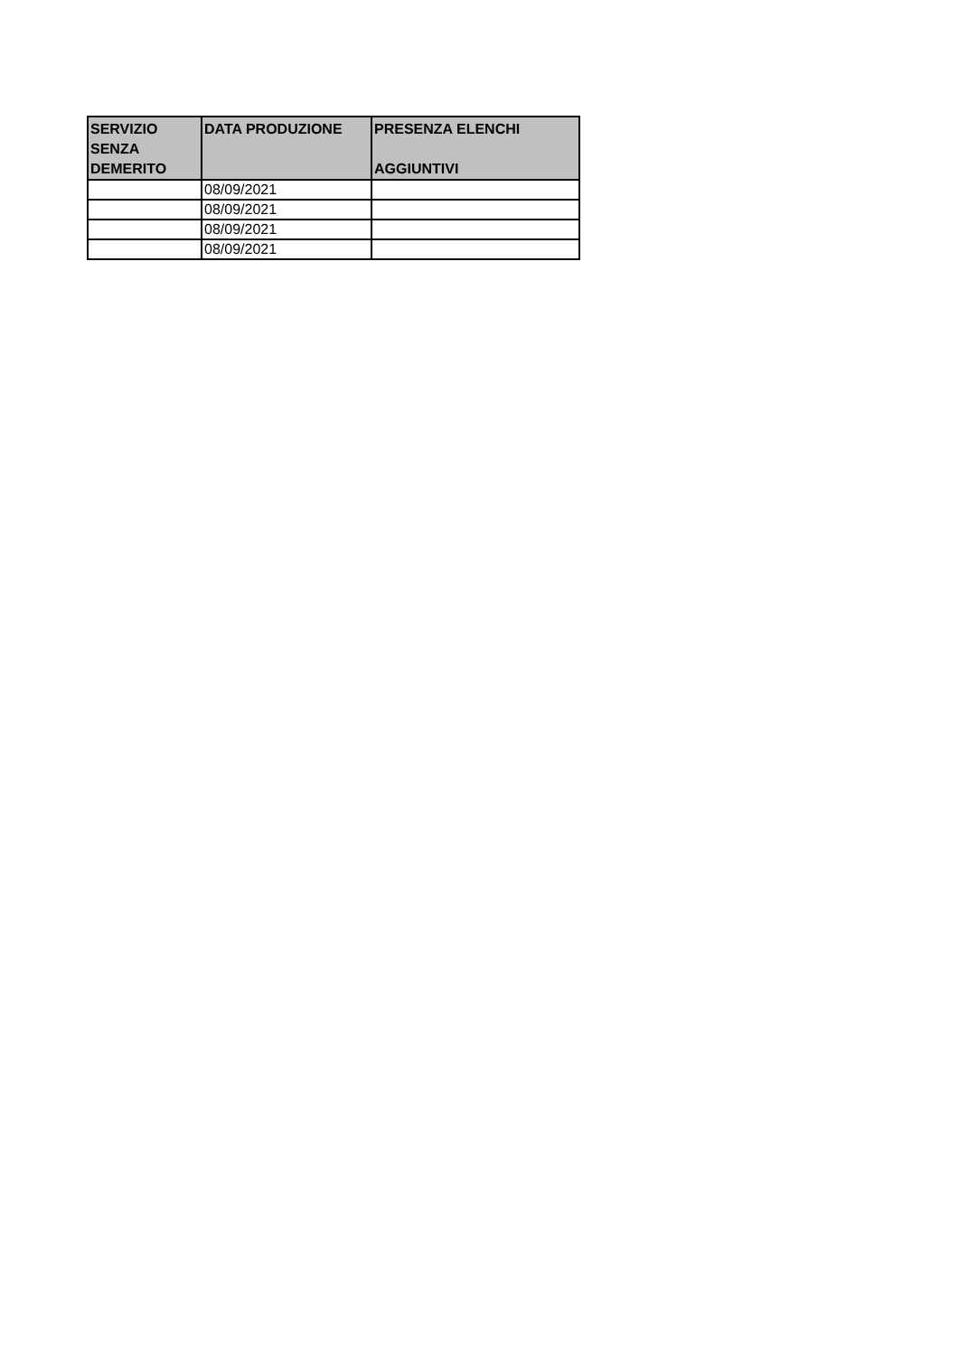| SERVIZIO SENZA DEMERITO | DATA PRODUZIONE | PRESENZA ELENCHI AGGIUNTIVI |
| --- | --- | --- |
| | 08/09/2021 | |
| | 08/09/2021 | |
| | 08/09/2021 | |
| | 08/09/2021 | |